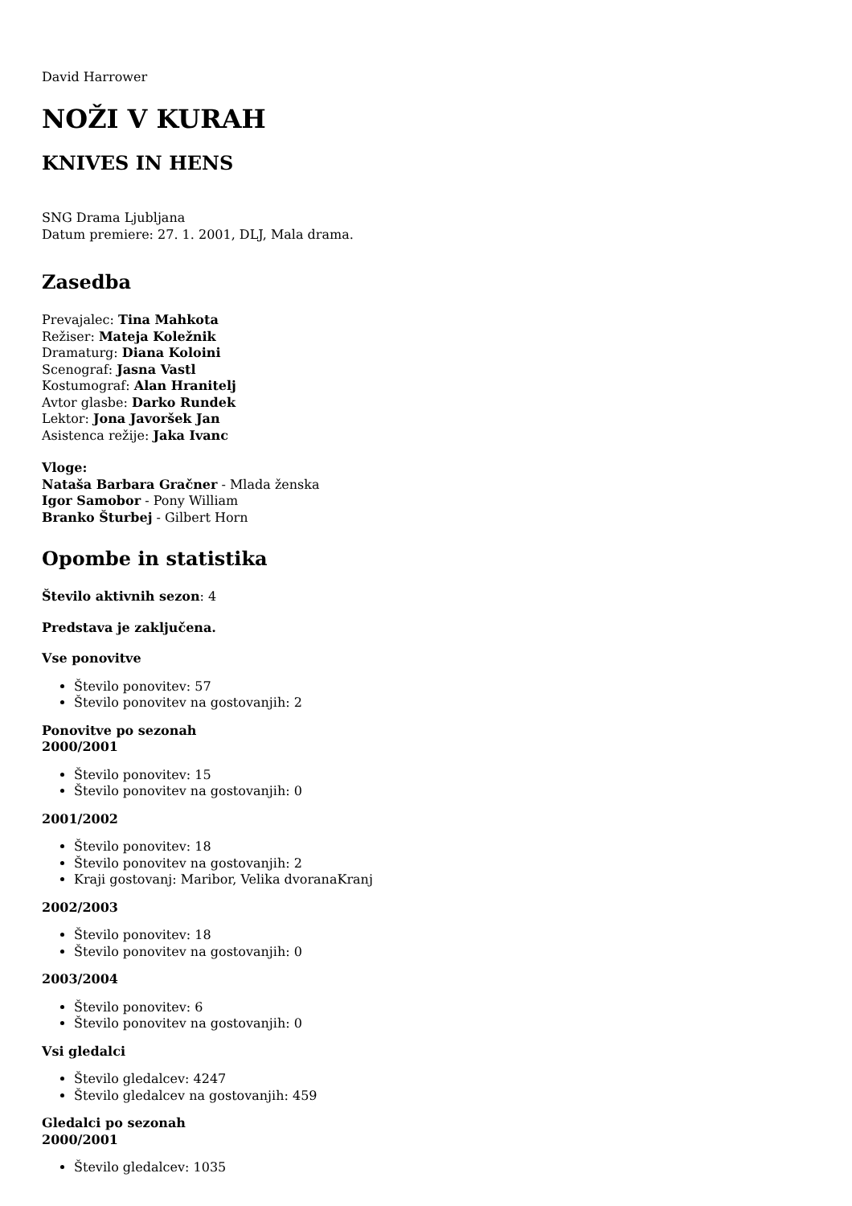David Harrower
NOŽI V KURAH
KNIVES IN HENS
SNG Drama Ljubljana
Datum premiere: 27. 1. 2001, DLJ, Mala drama.
Zasedba
Prevajalec: Tina Mahkota
Režiser: Mateja Koležnik
Dramaturg: Diana Koloini
Scenograf: Jasna Vastl
Kostumograf: Alan Hranitelj
Avtor glasbe: Darko Rundek
Lektor: Jona Javoršek Jan
Asistenca režije: Jaka Ivanc
Vloge:
Nataša Barbara Gračner - Mlada ženska
Igor Samobor - Pony William
Branko Šturbej - Gilbert Horn
Opombe in statistika
Število aktivnih sezon: 4
Predstava je zaključena.
Vse ponovitve
Število ponovitev: 57
Število ponovitev na gostovanjih: 2
Ponovitve po sezonah
2000/2001
Število ponovitev: 15
Število ponovitev na gostovanjih: 0
2001/2002
Število ponovitev: 18
Število ponovitev na gostovanjih: 2
Kraji gostovanj: Maribor, Velika dvoranaKranj
2002/2003
Število ponovitev: 18
Število ponovitev na gostovanjih: 0
2003/2004
Število ponovitev: 6
Število ponovitev na gostovanjih: 0
Vsi gledalci
Število gledalcev: 4247
Število gledalcev na gostovanjih: 459
Gledalci po sezonah
2000/2001
Število gledalcev: 1035